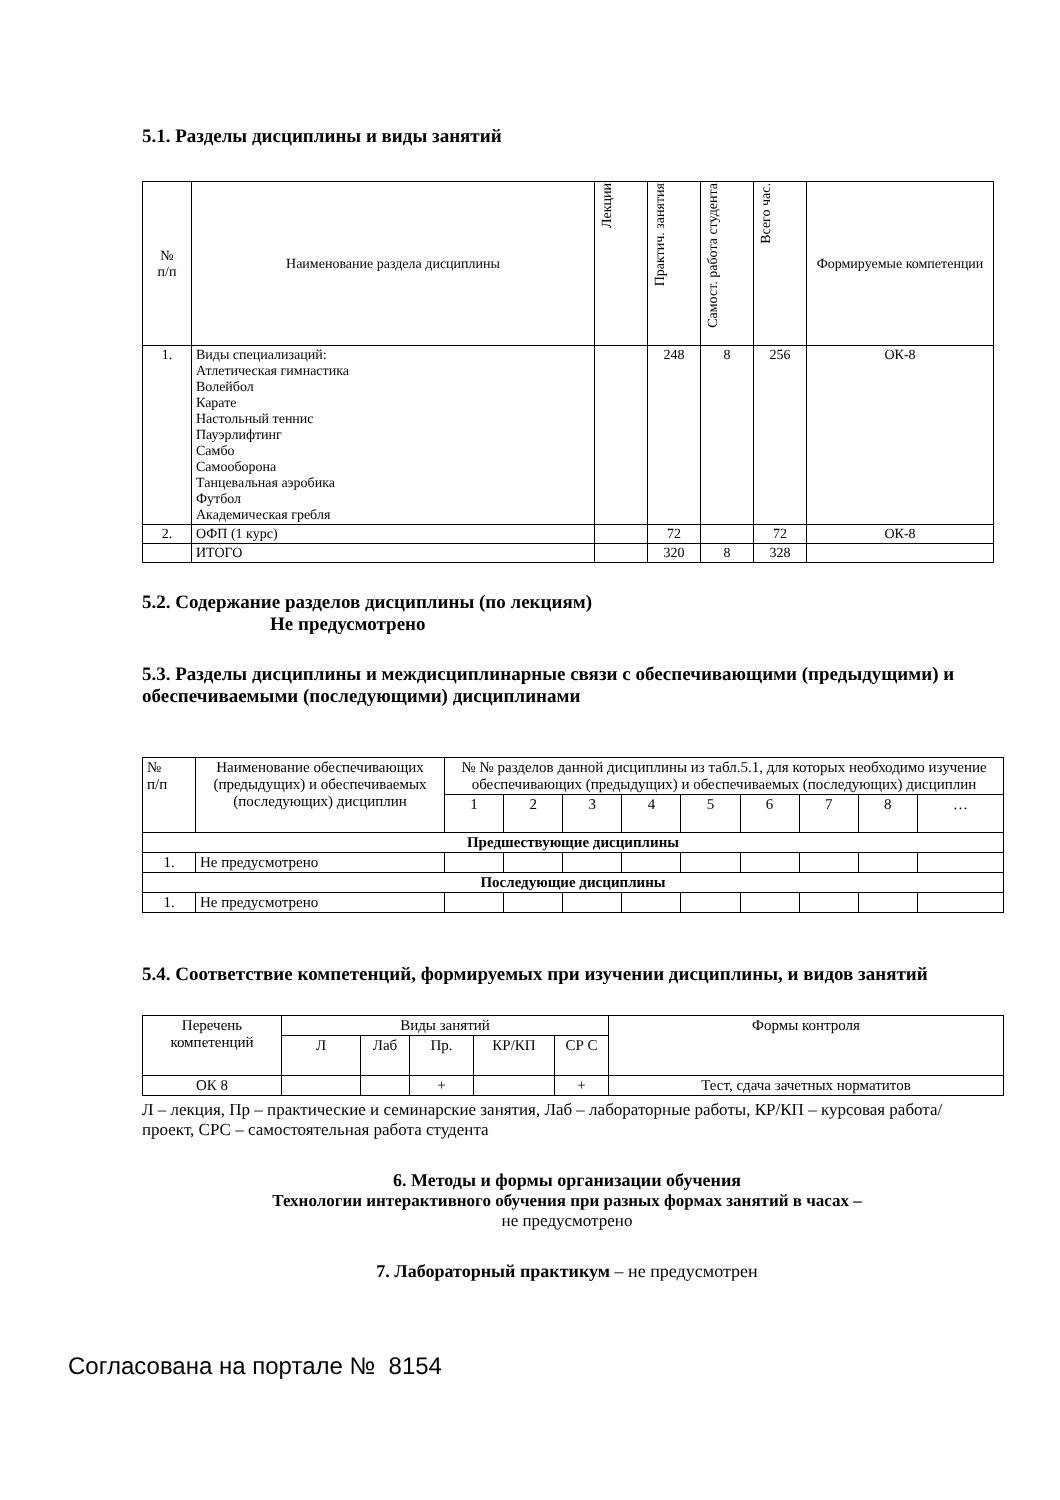5.1. Разделы дисциплины и виды занятий
| № п/п | Наименование раздела дисциплины | Лекции | Практич. занятия | Самост. работа студента | Всего час. | Формируемые компетенции |
| 1. | Виды специализаций: Атлетическая гимнастика Волейбол Карате Настольный теннис Пауэрлифтинг Самбо Самооборона Танцевальная аэробика Футбол Академическая гребля | | 248 | 8 | 256 | ОК-8 |
| 2. | ОФП (1 курс) | | 72 | | 72 | ОК-8 |
| | ИТОГО | | 320 | 8 | 328 | |
5.2. Содержание разделов дисциплины (по лекциям)
Не предусмотрено
5.3. Разделы дисциплины и междисциплинарные связи с обеспечивающими (предыдущими) и обеспечиваемыми (последующими) дисциплинами
| № п/п | Наименование обеспечивающих (предыдущих) и обеспечиваемых (последующих) дисциплин | № № разделов данной дисциплины из табл.5.1, для которых необходимо изучение обеспечивающих (предыдущих) и обеспечиваемых (последующих) дисциплин | | | | | | | | |
| | | 1 | 2 | 3 | 4 | 5 | 6 | 7 | 8 | … |
| Предшествующие дисциплины | | | | | | | | | | |
| 1. | Не предусмотрено | | | | | | | | | |
| Последующие дисциплины | | | | | | | | | | |
| 1. | Не предусмотрено | | | | | | | | | |
5.4. Соответствие компетенций, формируемых при изучении дисциплины, и видов занятий
| Перечень компетенций | Виды занятий | | | | | Формы контроля |
| | Л | Лаб | Пр. | КР/КП | СР С | |
| ОК 8 | | | + | | + | Тест, сдача зачетных норматитов |
Л – лекция, Пр – практические и семинарские занятия, Лаб – лабораторные работы, КР/КП – курсовая работа/проект, СРС – самостоятельная работа студента
6. Методы и формы организации обучения
Технологии интерактивного обучения при разных формах занятий в часах –
не предусмотрено
7. Лабораторный практикум – не предусмотрен
Согласована на портале № 8154